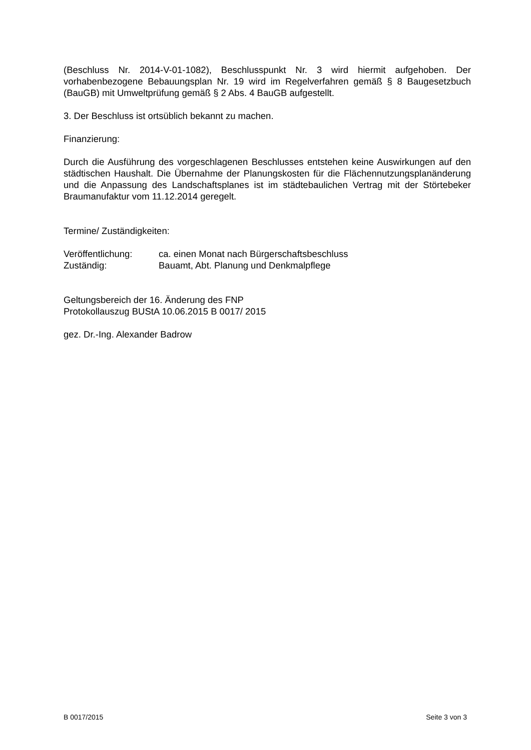(Beschluss Nr. 2014-V-01-1082), Beschlusspunkt Nr. 3 wird hiermit aufgehoben. Der vorhabenbezogene Bebauungsplan Nr. 19 wird im Regelverfahren gemäß § 8 Baugesetzbuch (BauGB) mit Umweltprüfung gemäß § 2 Abs. 4 BauGB aufgestellt.
3. Der Beschluss ist ortsüblich bekannt zu machen.
Finanzierung:
Durch die Ausführung des vorgeschlagenen Beschlusses entstehen keine Auswirkungen auf den städtischen Haushalt. Die Übernahme der Planungskosten für die Flächennutzungsplanänderung und die Anpassung des Landschaftsplanes ist im städtebaulichen Vertrag mit der Störtebeker Braumanufaktur vom 11.12.2014 geregelt.
Termine/ Zuständigkeiten:
Veröffentlichung: ca. einen Monat nach Bürgerschaftsbeschluss
Zuständig: Bauamt, Abt. Planung und Denkmalpflege
Geltungsbereich der 16. Änderung des FNP
Protokollauszug BUStA 10.06.2015 B 0017/ 2015
gez. Dr.-Ing. Alexander Badrow
B 0017/2015 Seite 3 von 3